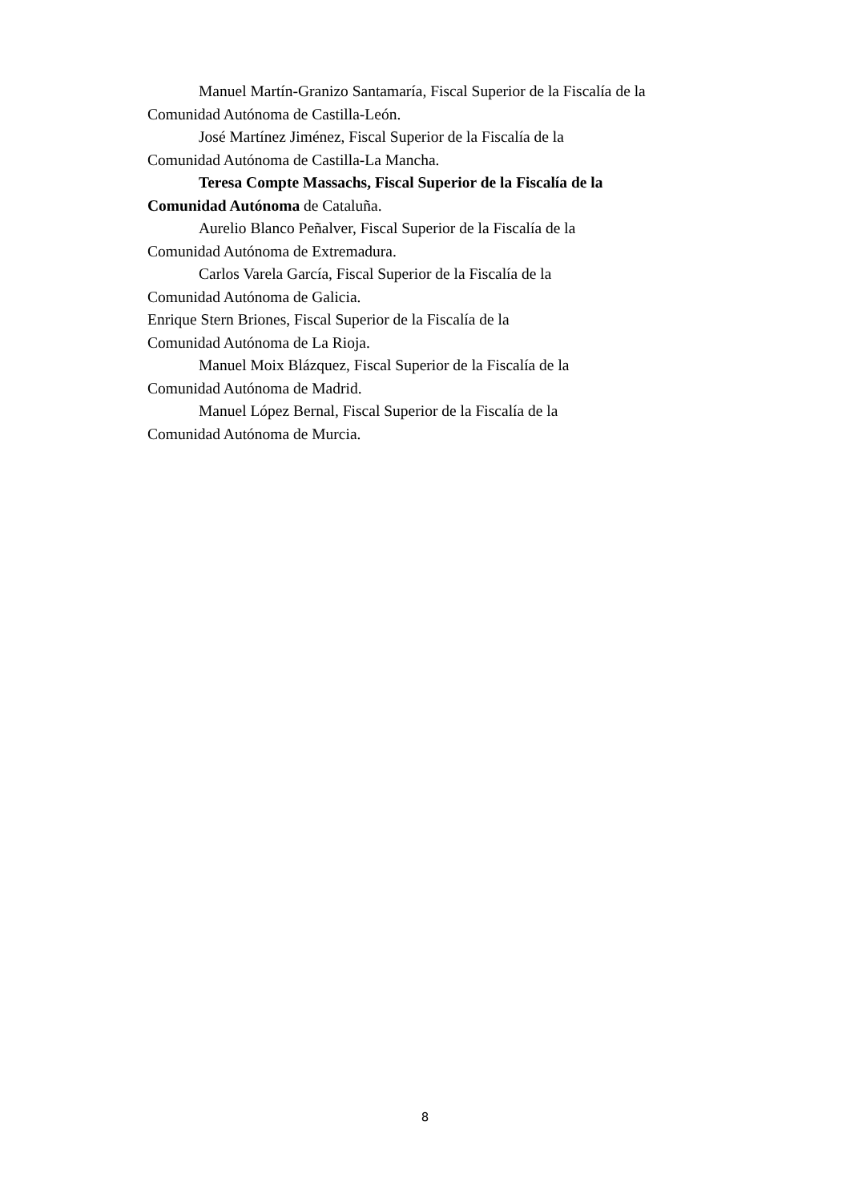Manuel Martín-Granizo Santamaría, Fiscal Superior de la Fiscalía de la Comunidad Autónoma de Castilla-León.
José Martínez Jiménez, Fiscal Superior de la Fiscalía de la
Comunidad Autónoma de Castilla-La Mancha.
Teresa Compte Massachs, Fiscal Superior de la Fiscalía de la Comunidad Autónoma de Cataluña.
Aurelio Blanco Peñalver, Fiscal Superior de la Fiscalía de la
Comunidad Autónoma de Extremadura.
Carlos Varela García, Fiscal Superior de la Fiscalía de la
Comunidad Autónoma de Galicia.
Enrique Stern Briones, Fiscal Superior de la Fiscalía de la
Comunidad Autónoma de La Rioja.
Manuel Moix Blázquez, Fiscal Superior de la Fiscalía de la
Comunidad Autónoma de Madrid.
Manuel López Bernal, Fiscal Superior de la Fiscalía de la
Comunidad Autónoma de Murcia.
8